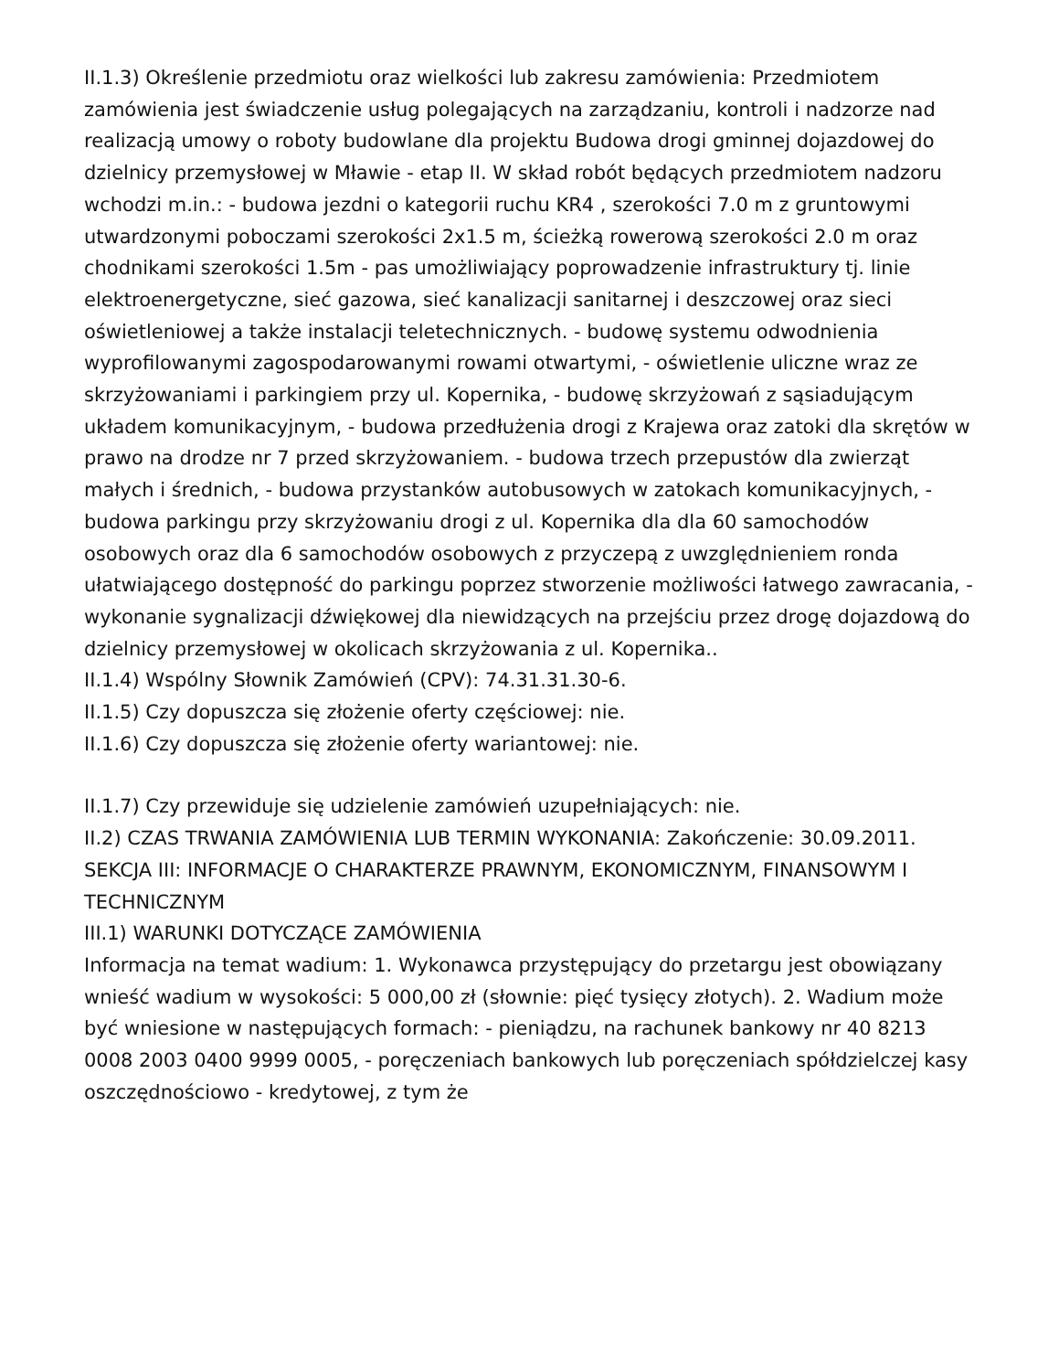II.1.3) Określenie przedmiotu oraz wielkości lub zakresu zamówienia: Przedmiotem zamówienia jest świadczenie usług polegających na zarządzaniu, kontroli i nadzorze nad realizacją umowy o roboty budowlane dla projektu Budowa drogi gminnej dojazdowej do dzielnicy przemysłowej w Mławie - etap II. W skład robót będących przedmiotem nadzoru wchodzi m.in.: - budowa jezdni o kategorii ruchu KR4 , szerokości 7.0 m z gruntowymi utwardzonymi poboczami szerokości 2x1.5 m, ścieżką rowerową szerokości 2.0 m oraz chodnikami szerokości 1.5m - pas umożliwiający poprowadzenie infrastruktury tj. linie elektroenergetyczne, sieć gazowa, sieć kanalizacji sanitarnej i deszczowej oraz sieci oświetleniowej a także instalacji teletechnicznych. - budowę systemu odwodnienia wyprofilowanymi zagospodarowanymi rowami otwartymi, - oświetlenie uliczne wraz ze skrzyżowaniami i parkingiem przy ul. Kopernika, - budowę skrzyżowań z sąsiadującym układem komunikacyjnym, - budowa przedłużenia drogi z Krajewa oraz zatoki dla skrętów w prawo na drodze nr 7 przed skrzyżowaniem. - budowa trzech przepustów dla zwierząt małych i średnich, - budowa przystanków autobusowych w zatokach komunikacyjnych, - budowa parkingu przy skrzyżowaniu drogi z ul. Kopernika dla dla 60 samochodów osobowych oraz dla 6 samochodów osobowych z przyczepą z uwzględnieniem ronda ułatwiającego dostępność do parkingu poprzez stworzenie możliwości łatwego zawracania, - wykonanie sygnalizacji dźwiękowej dla niewidzących na przejściu przez drogę dojazdową do dzielnicy przemysłowej w okolicach skrzyżowania z ul. Kopernika..
II.1.4) Wspólny Słownik Zamówień (CPV): 74.31.31.30-6.
II.1.5) Czy dopuszcza się złożenie oferty częściowej: nie.
II.1.6) Czy dopuszcza się złożenie oferty wariantowej: nie.
II.1.7) Czy przewiduje się udzielenie zamówień uzupełniających: nie.
II.2) CZAS TRWANIA ZAMÓWIENIA LUB TERMIN WYKONANIA: Zakończenie: 30.09.2011.
SEKCJA III: INFORMACJE O CHARAKTERZE PRAWNYM, EKONOMICZNYM, FINANSOWYM I TECHNICZNYM
III.1) WARUNKI DOTYCZĄCE ZAMÓWIENIA
Informacja na temat wadium: 1. Wykonawca przystępujący do przetargu jest obowiązany wnieść wadium w wysokości: 5 000,00 zł (słownie: pięć tysięcy złotych). 2. Wadium może być wniesione w następujących formach: - pieniądzu, na rachunek bankowy nr 40 8213 0008 2003 0400 9999 0005, - poręczeniach bankowych lub poręczeniach spółdzielczej kasy oszczędnościowo - kredytowej, z tym że